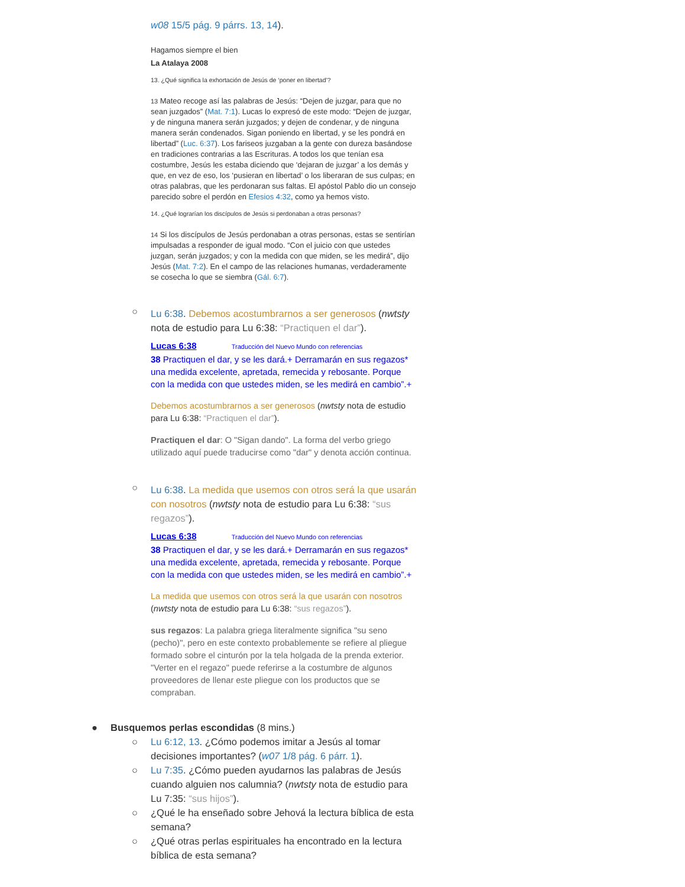w08 15/5 pág. 9 párrs. 13, 14).
Hagamos siempre el bien
La Atalaya 2008
13. ¿Qué significa la exhortación de Jesús de ‘poner en libertad’?
13 Mateo recoge así las palabras de Jesús: “Dejen de juzgar, para que no sean juzgados” (Mat. 7:1). Lucas lo expresó de este modo: “Dejen de juzgar, y de ninguna manera serán juzgados; y dejen de condenar, y de ninguna manera serán condenados. Sigan poniendo en libertad, y se les pondrá en libertad” (Luc. 6:37). Los fariseos juzgaban a la gente con dureza basándose en tradiciones contrarias a las Escrituras. A todos los que tenían esa costumbre, Jesús les estaba diciendo que ‘dejaran de juzgar’ a los demás y que, en vez de eso, los ‘pusieran en libertad’ o los liberaran de sus culpas; en otras palabras, que les perdonaran sus faltas. El apóstol Pablo dio un consejo parecido sobre el perdón en Efesios 4:32, como ya hemos visto.
14. ¿Qué lograrían los discípulos de Jesús si perdonaban a otras personas?
14 Si los discípulos de Jesús perdonaban a otras personas, estas se sentirían impulsadas a responder de igual modo. “Con el juicio con que ustedes juzgan, serán juzgados; y con la medida con que miden, se les medirá”, dijo Jesús (Mat. 7:2). En el campo de las relaciones humanas, verdaderamente se cosecha lo que se siembra (Gál. 6:7).
○
Lu 6:38. Debemos acostumbrarnos a ser generosos (nwtsty nota de estudio para Lu 6:38: “Practiquen el dar”).
Lucas 6:38 Traducción del Nuevo Mundo con referencias
38 Practiquen el dar, y se les dará.+ Derramarán en sus regazos* una medida excelente, apretada, remecida y rebosante. Porque con la medida con que ustedes miden, se les medirá en cambio”.+
Debemos acostumbrarnos a ser generosos (nwtsty nota de estudio para Lu 6:38: “Practiquen el dar”).
Practiquen el dar: O "Sigan dando". La forma del verbo griego utilizado aquí puede traducirse como "dar" y denota acción continua.
○
Lu 6:38. La medida que usemos con otros será la que usarán con nosotros (nwtsty nota de estudio para Lu 6:38: “sus regazos”).
Lucas 6:38 Traducción del Nuevo Mundo con referencias
38 Practiquen el dar, y se les dará.+ Derramarán en sus regazos* una medida excelente, apretada, remecida y rebosante. Porque con la medida con que ustedes miden, se les medirá en cambio”.+
La medida que usemos con otros será la que usarán con nosotros (nwtsty nota de estudio para Lu 6:38: “sus regazos”).
sus regazos: La palabra griega literalmente significa "su seno (pecho)", pero en este contexto probablemente se refiere al pliegue formado sobre el cinturón por la tela holgada de la prenda exterior. "Verter en el regazo" puede referirse a la costumbre de algunos proveedores de llenar este pliegue con los productos que se compraban.
● Busquemos perlas escondidas (8 mins.)
○ Lu 6:12, 13. ¿Cómo podemos imitar a Jesús al tomar decisiones importantes? (w07 1/8 pág. 6 párr. 1).
○ Lu 7:35. ¿Cómo pueden ayudarnos las palabras de Jesús cuando alguien nos calumnia? (nwtsty nota de estudio para Lu 7:35: “sus hijos”).
○ ¿Qué le ha enseñado sobre Jehová la lectura bíblica de esta semana?
○ ¿Qué otras perlas espirituales ha encontrado en la lectura bíblica de esta semana?